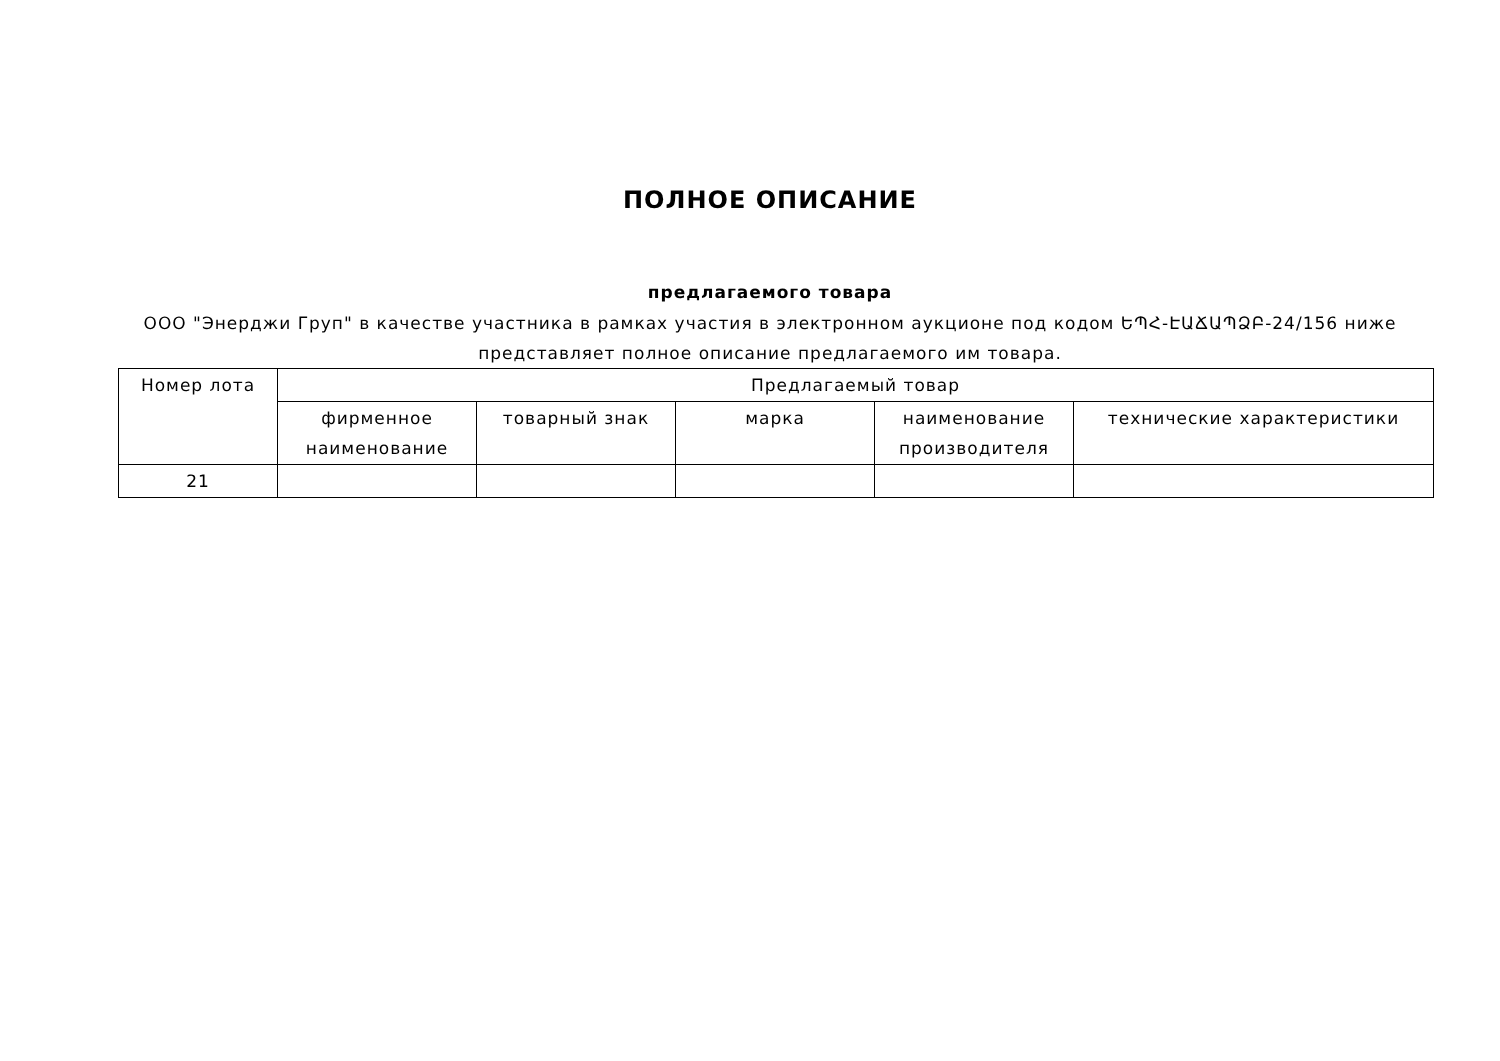ПОЛНОЕ ОПИСАНИЕ
предлагаемого товара
ООО "Энерджи Груп" в качестве участника в рамках участия в электронном аукционе под кодом ԵՊՀ-ԷԱՃԱՊՁԲ-24/156 ниже представляет полное описание предлагаемого им товара.
| Номер лота | Предлагаемый товар | | | | |
| --- | --- | --- | --- | --- | --- |
| | фирменное наименование | товарный знак | марка | наименование производителя | технические характеристики |
| 21 | | | | | |